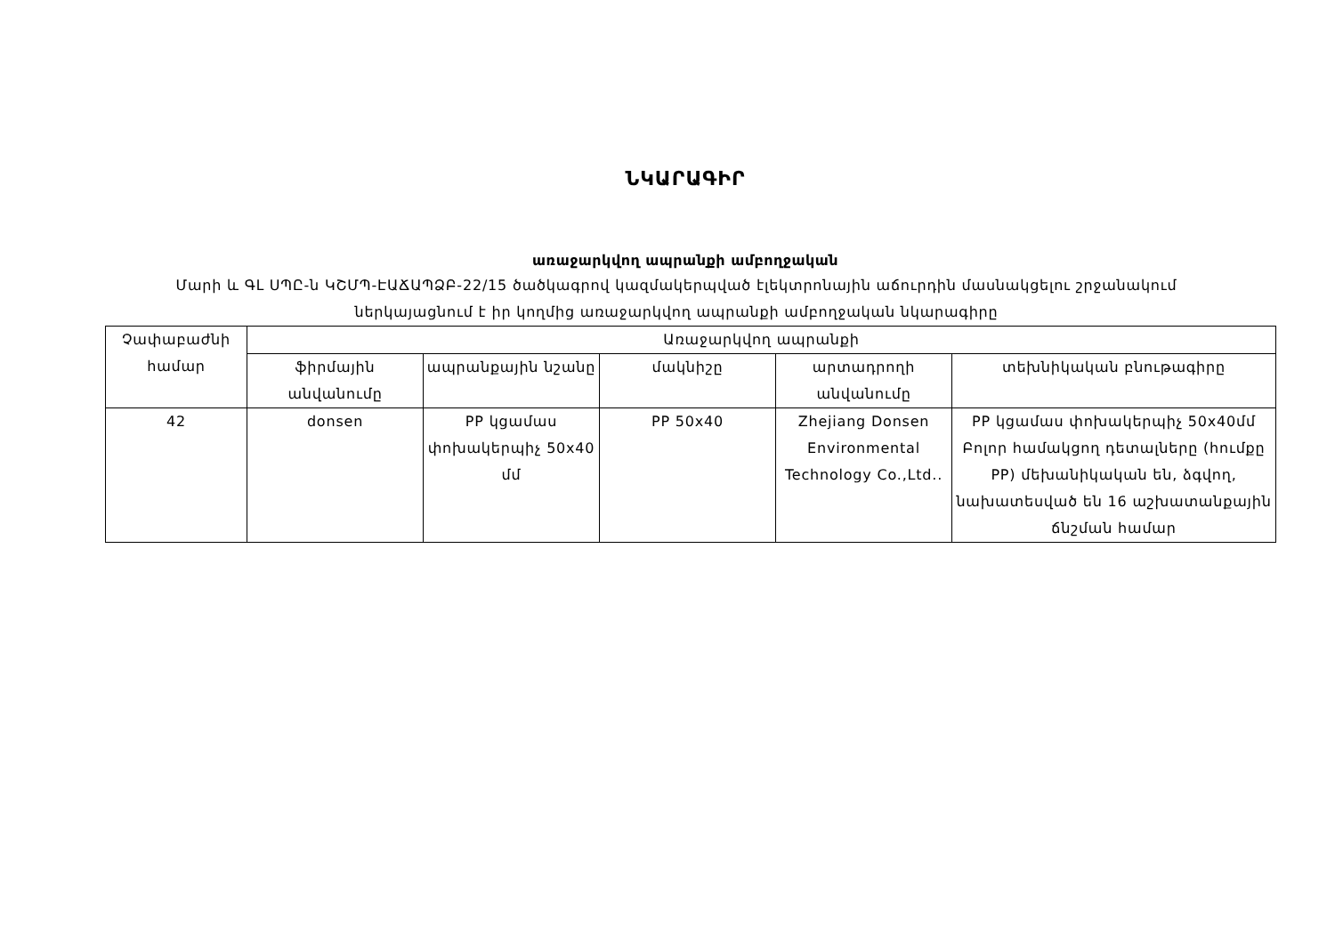ՆԿԱՐԱԳԻՐ
առաջարկվող ապրանքի ամբողջական
Մարի և ԳԼ ՍՊԸ-ն ԿՇՄՊ-ԷԱՃԱՊՁԲ-22/15 ծածկագրով կազմակերպված էլեկտրոնային աճուրդին մասնակցելու շրջանակում ներկայացնում է իր կողմից առաջարկվող ապրանքի ամբողջական նկարագիրը
| Չափաբաժնի համար | Առաջարկվող ապրանքի | | | | |
| --- | --- | --- | --- | --- | --- |
| | ֆիրմային անվանումը | ապրանքային նշանը | մակնիշը | արտադրողի անվանումը | տեխնիկական բնութագիրը |
| 42 | donsen | PP կցամաս փոխակերպիչ 50x40 մմ | PP 50x40 | Zhejiang Donsen Environmental Technology Co.,Ltd.. | PP կցամաս փոխակերպիչ 50x40մմ Բոլոր համակցող դետալները (հումքը PP) մեխանիկական են, ձգվող, նախատեսված են 16 աշխատանքային ճնշման համար |